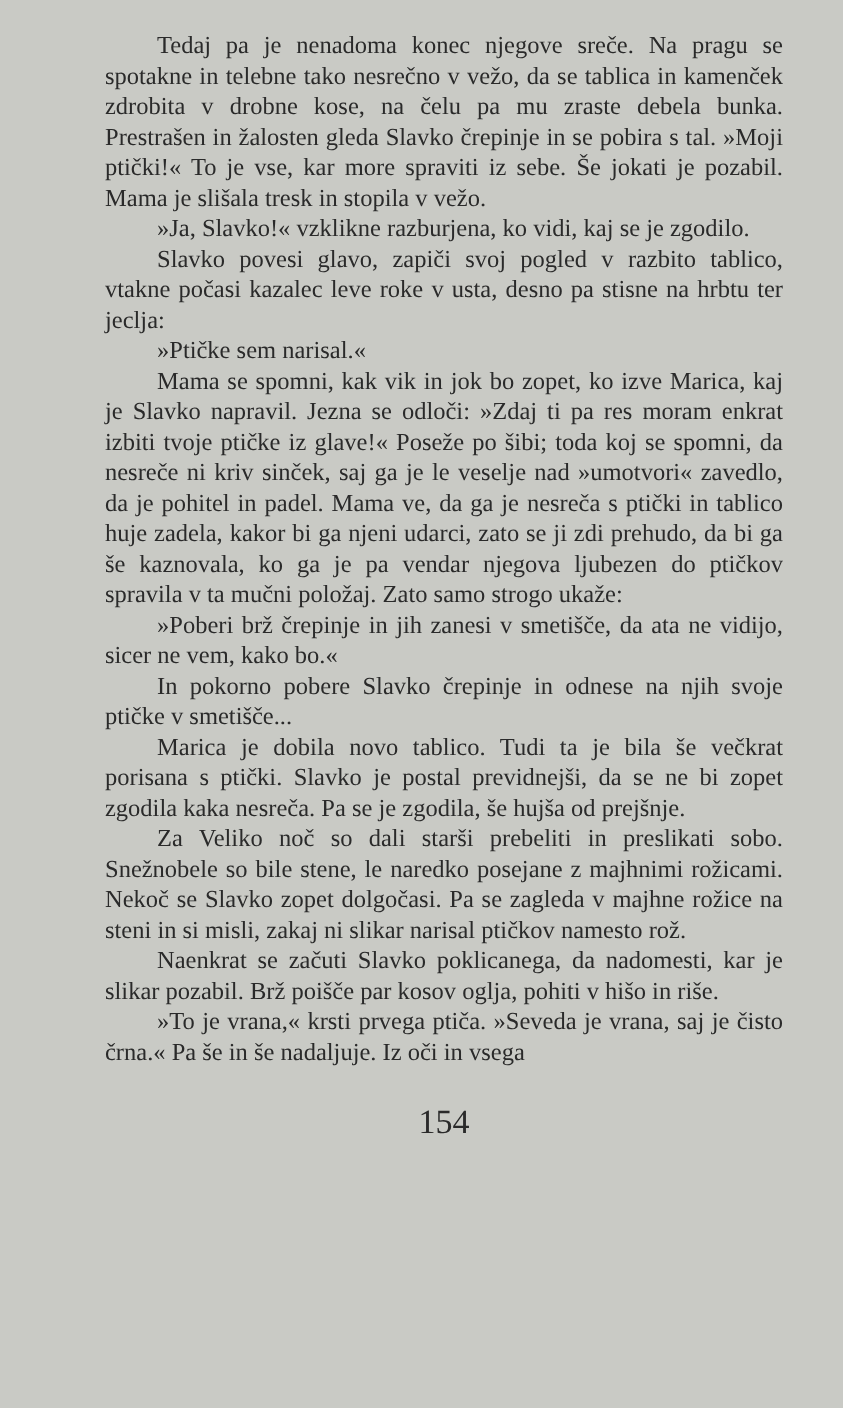Tedaj pa je nenadoma konec njegove sreče. Na pragu se spotakne in telebne tako nesrečno v vežo, da se tablica in kamenček zdrobita v drobne kose, na čelu pa mu zraste debela bunka. Prestrašen in žalosten gleda Slavko črepinje in se pobira s tal. »Moji ptički!« To je vse, kar more spraviti iz sebe. Še jokati je pozabil. Mama je slišala tresk in stopila v vežo.
»Ja, Slavko!« vzklikne razburjena, ko vidi, kaj se je zgodilo.
Slavko povesi glavo, zapiči svoj pogled v razbito tablico, vtakne počasi kazalec leve roke v usta, desno pa stisne na hrbtu ter jeclja:
»Ptičke sem narisal.«
Mama se spomni, kak vik in jok bo zopet, ko izve Marica, kaj je Slavko napravil. Jezna se odloči: »Zdaj ti pa res moram enkrat izbiti tvoje ptičke iz glave!« Poseže po šibi; toda koj se spomni, da nesreče ni kriv sinček, saj ga je le veselje nad »umotvori« zavedlo, da je pohitel in padel. Mama ve, da ga je nesreča s ptički in tablico huje zadela, kakor bi ga njeni udarci, zato se ji zdi prehudo, da bi ga še kaznovala, ko ga je pa vendar njegova ljubezen do ptičkov spravila v ta mučni položaj. Zato samo strogo ukaže:
»Poberi brž črepinje in jih zanesi v smetišče, da ata ne vidijo, sicer ne vem, kako bo.«
In pokorno pobere Slavko črepinje in odnese na njih svoje ptičke v smetišče...
Marica je dobila novo tablico. Tudi ta je bila še večkrat porisana s ptički. Slavko je postal previdnejši, da se ne bi zopet zgodila kaka nesreča. Pa se je zgodila, še hujša od prejšnje.
Za Veliko noč so dali starši prebeliti in preslikati sobo. Snežnobele so bile stene, le naredko posejane z majhnimi rožicami. Nekoč se Slavko zopet dolgočasi. Pa se zagleda v majhne rožice na steni in si misli, zakaj ni slikar narisal ptičkov namesto rož.
Naenkrat se začuti Slavko poklicanega, da nadomesti, kar je slikar pozabil. Brž poišče par kosov oglja, pohiti v hišo in riše.
»To je vrana,« krsti prvega ptiča. »Seveda je vrana, saj je čisto črna.« Pa še in še nadaljuje. Iz oči in vsega
154